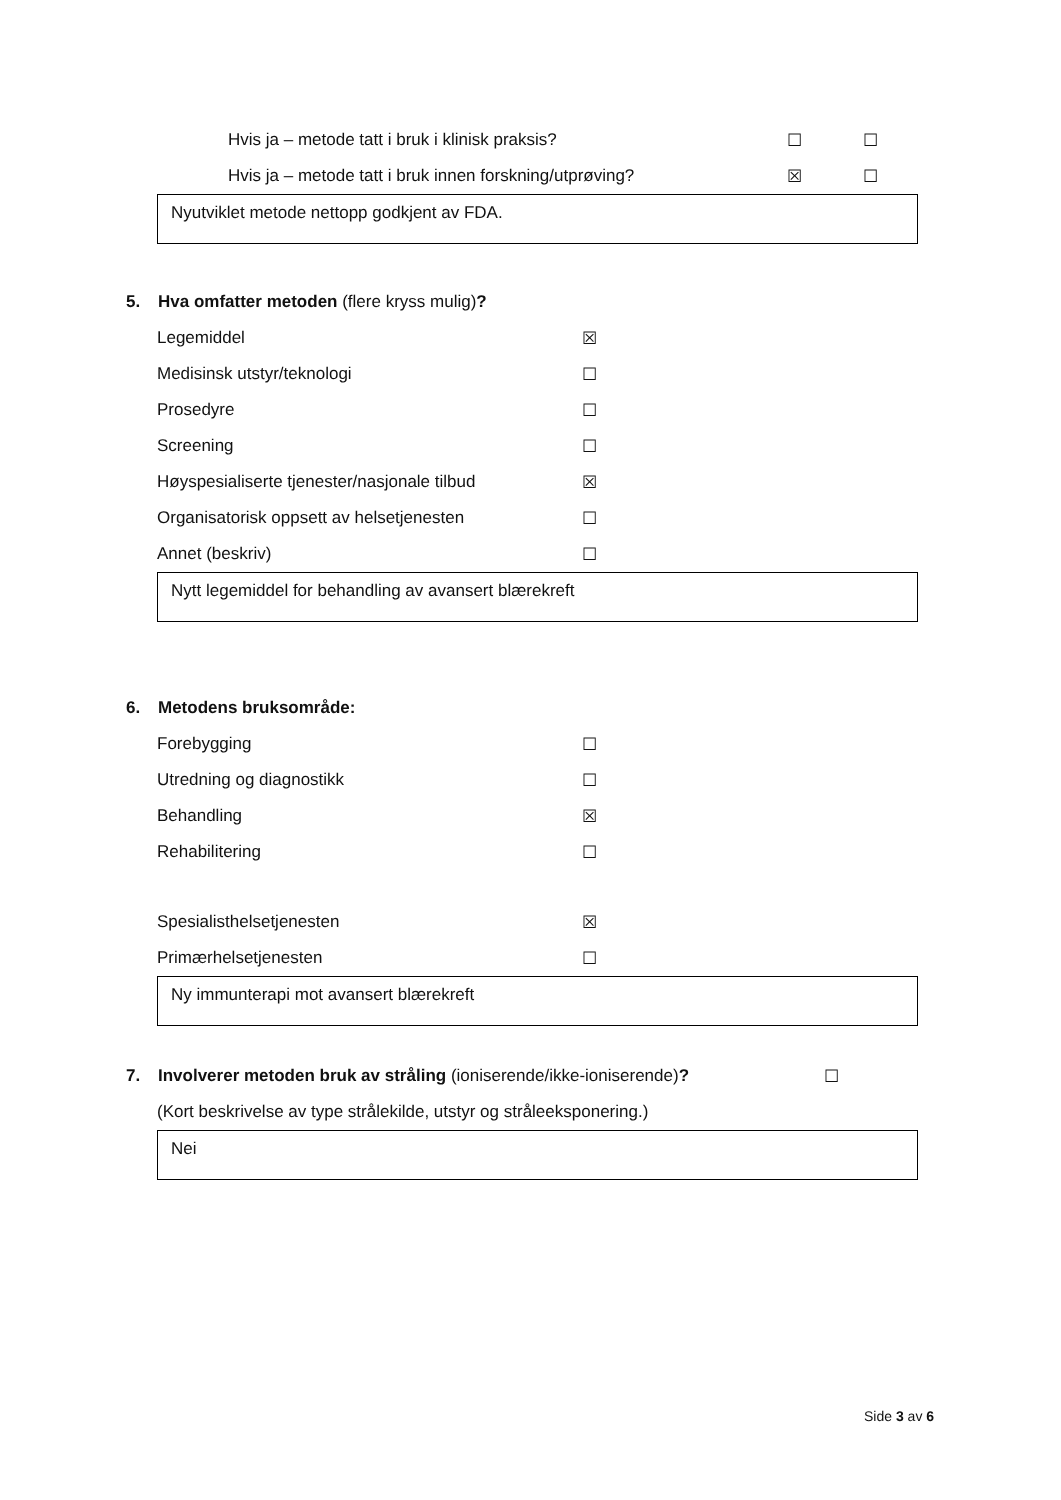Hvis ja – metode tatt i bruk i klinisk praksis? ☐ ☐
Hvis ja – metode tatt i bruk innen forskning/utprøving? ☒ ☐
Nyutviklet metode nettopp godkjent av FDA.
5. Hva omfatter metoden (flere kryss mulig)?
Legemiddel ☒
Medisinsk utstyr/teknologi ☐
Prosedyre ☐
Screening ☐
Høyspesialiserte tjenester/nasjonale tilbud ☒
Organisatorisk oppsett av helsetjenesten ☐
Annet (beskriv) ☐
Nytt legemiddel for behandling av avansert blærekreft
6. Metodens bruksområde:
Forebygging ☐
Utredning og diagnostikk ☐
Behandling ☒
Rehabilitering ☐
Spesialisthelsetjenesten ☒
Primærhelsetjenesten ☐
Ny immunterapi mot avansert blærekreft
7. Involverer metoden bruk av stråling (ioniserende/ikke-ioniserende)? ☐
(Kort beskrivelse av type strålekilde, utstyr og stråleeksponering.)
Nei
Side 3 av 6